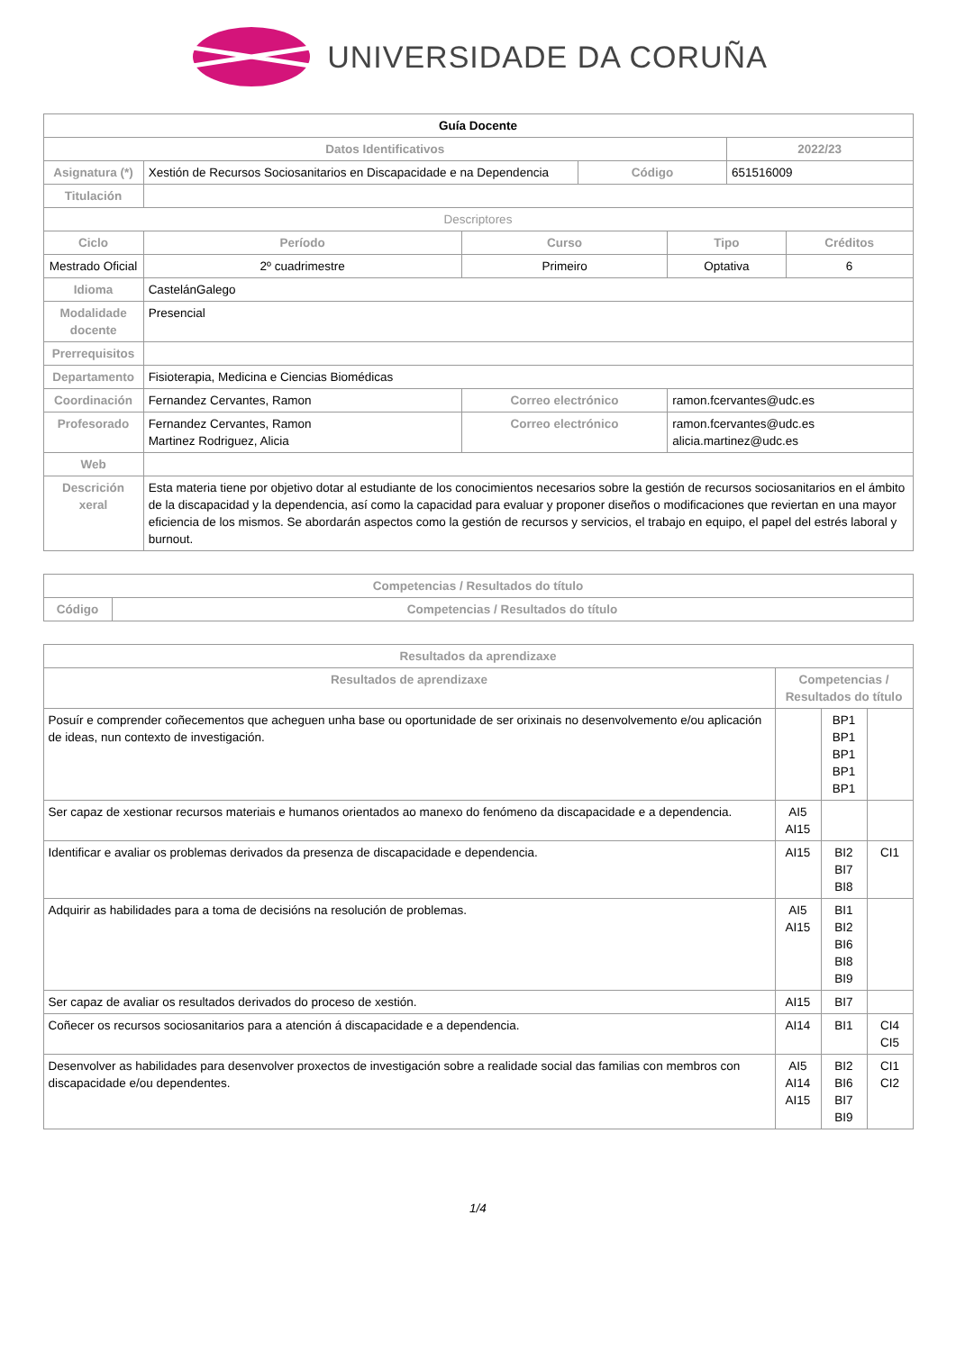UNIVERSIDADE DA CORUÑA
| Guía Docente | | | | | | |
| --- | --- | --- | --- | --- | --- | --- |
| Datos Identificativos | | | | | 2022/23 | |
| Asignatura (*) | Xestión de Recursos Sociosanitarios en Discapacidade e na Dependencia | | Código | | 651516009 | |
| Titulación | | | | | | |
| Descriptores | | | | | | |
| Ciclo | Período | Curso | | Tipo | | Créditos |
| Mestrado Oficial | 2º cuadrimestre | Primeiro | | Optativa | | 6 |
| Idioma | CastelánGalego | | | | | |
| Modalidade docente | Presencial | | | | | |
| Prerrequisitos | | | | | | |
| Departamento | Fisioterapia, Medicina e Ciencias Biomédicas | | | | | |
| Coordinación | Fernandez Cervantes, Ramon | Correo electrónico | | ramon.fcervantes@udc.es | | |
| Profesorado | Fernandez Cervantes, Ramon Martinez Rodriguez, Alicia | Correo electrónico | | ramon.fcervantes@udc.es alicia.martinez@udc.es | | |
| Web | | | | | | |
| Descrición xeral | Esta materia tiene por objetivo dotar al estudiante de los conocimientos necesarios sobre la gestión de recursos sociosanitarios en el ámbito de la discapacidad y la dependencia, así como la capacidad para evaluar y proponer diseños o modificaciones que reviertan en una mayor eficiencia de los mismos. Se abordarán aspectos como la gestión de recursos y servicios, el trabajo en equipo, el papel del estrés laboral y burnout. | | | | | |
| Competencias / Resultados do título | |
| --- | --- |
| Código | Competencias / Resultados do título |
| Resultados da aprendizaxe | | | |
| --- | --- | --- | --- |
| Resultados de aprendizaxe | Competencias / Resultados do título | | |
| Posuír e comprender coñecementos que acheguen unha base ou oportunidade de ser orixinais no desenvolvemento e/ou aplicación de ideas, nun contexto de investigación. | | BP1 BP1 BP1 BP1 BP1 | |
| Ser capaz de xestionar recursos materiais e humanos orientados ao manexo do fenómeno da discapacidade e a dependencia. | AI5 AI15 | | |
| Identificar e avaliar os problemas derivados da presenza de discapacidade e dependencia. | AI15 | BI2 BI7 BI8 | CI1 |
| Adquirir as habilidades para a toma de decisións na resolución de problemas. | AI5 AI15 | BI1 BI2 BI6 BI8 BI9 | |
| Ser capaz de avaliar os resultados derivados do proceso de xestión. | AI15 | BI7 | |
| Coñecer os recursos sociosanitarios para a atención á discapacidade e a dependencia. | AI14 | BI1 | CI4 CI5 |
| Desenvolver as habilidades para desenvolver proxectos de investigación sobre a realidade social das familias con membros con discapacidade e/ou dependentes. | AI5 AI14 AI15 | BI2 BI6 BI7 BI9 | CI1 CI2 |
1/4